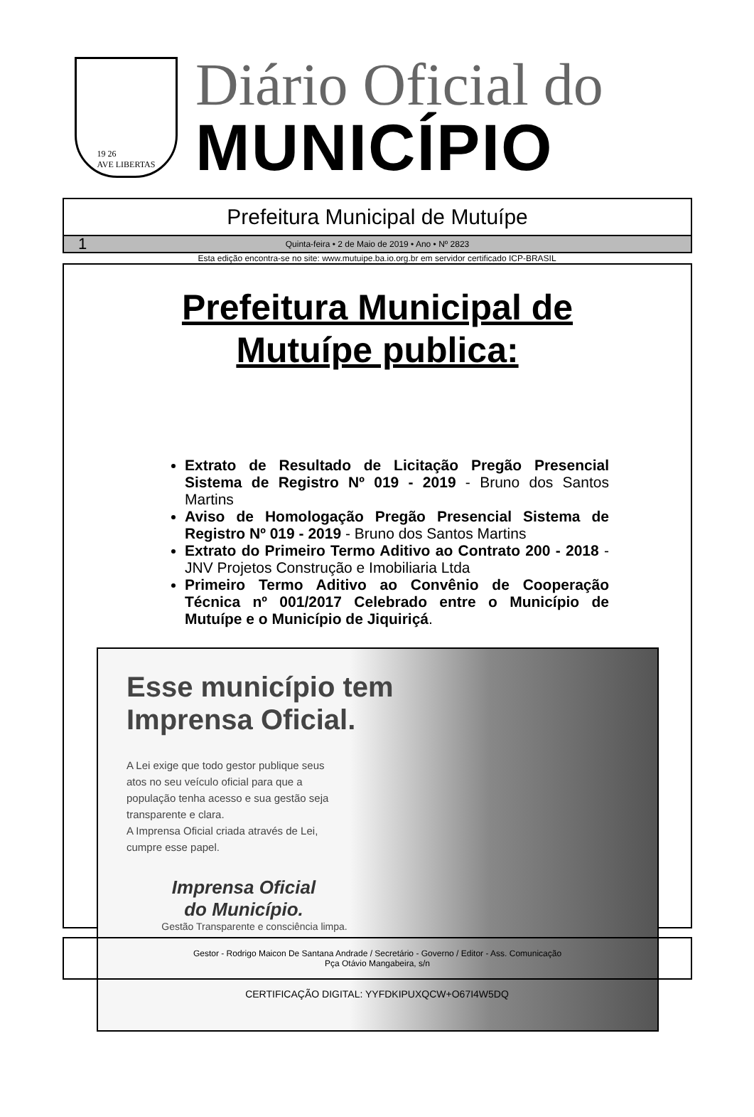19 26
AVE LIBERTAS
Diário Oficial do
MUNICÍPIO
Prefeitura Municipal de Mutuípe
1 Quinta-feira • 2 de Maio de 2019 • Ano • Nº 2823
Esta edição encontra-se no site: www.mutuipe.ba.io.org.br em servidor certificado ICP-BRASIL
Prefeitura Municipal de
Mutuípe publica:
Extrato de Resultado de Licitação Pregão Presencial Sistema de Registro Nº 019 - 2019 - Bruno dos Santos Martins
Aviso de Homologação Pregão Presencial Sistema de Registro Nº 019 - 2019 - Bruno dos Santos Martins
Extrato do Primeiro Termo Aditivo ao Contrato 200 - 2018 - JNV Projetos Construção e Imobiliaria Ltda
Primeiro Termo Aditivo ao Convênio de Cooperação Técnica nº 001/2017 Celebrado entre o Município de Mutuípe e o Município de Jiquiriçá.
Esse município tem
Imprensa Oficial.
A Lei exige que todo gestor publique seus atos no seu veículo oficial para que a população tenha acesso e sua gestão seja transparente e clara.
A Imprensa Oficial criada através de Lei, cumpre esse papel.
Imprensa Oficial
do Município.
Gestão Transparente e consciência limpa.
Gestor - Rodrigo Maicon De Santana Andrade / Secretário - Governo / Editor - Ass. Comunicação
Pça Otávio Mangabeira, s/n
CERTIFICAÇÃO DIGITAL: YYFDKIPUXQCW+O67I4W5DQ